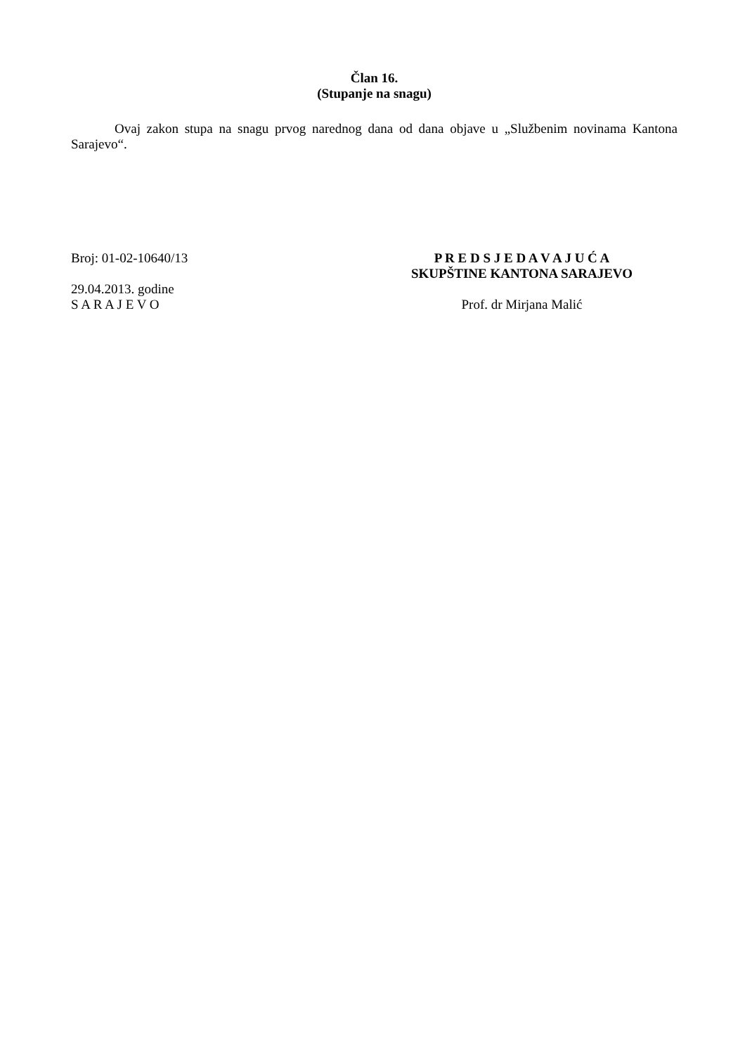Član 16.
(Stupanje na snagu)
Ovaj zakon stupa na snagu prvog narednog dana od dana objave u „Službenim novinama Kantona Sarajevo“.
Broj: 01-02-10640/13
29.04.2013. godine
S A R A J E V O
P R E D S J E D A V A J U Ć A
SKUPŠTINE KANTONA SARAJEVO
Prof. dr Mirjana Malić